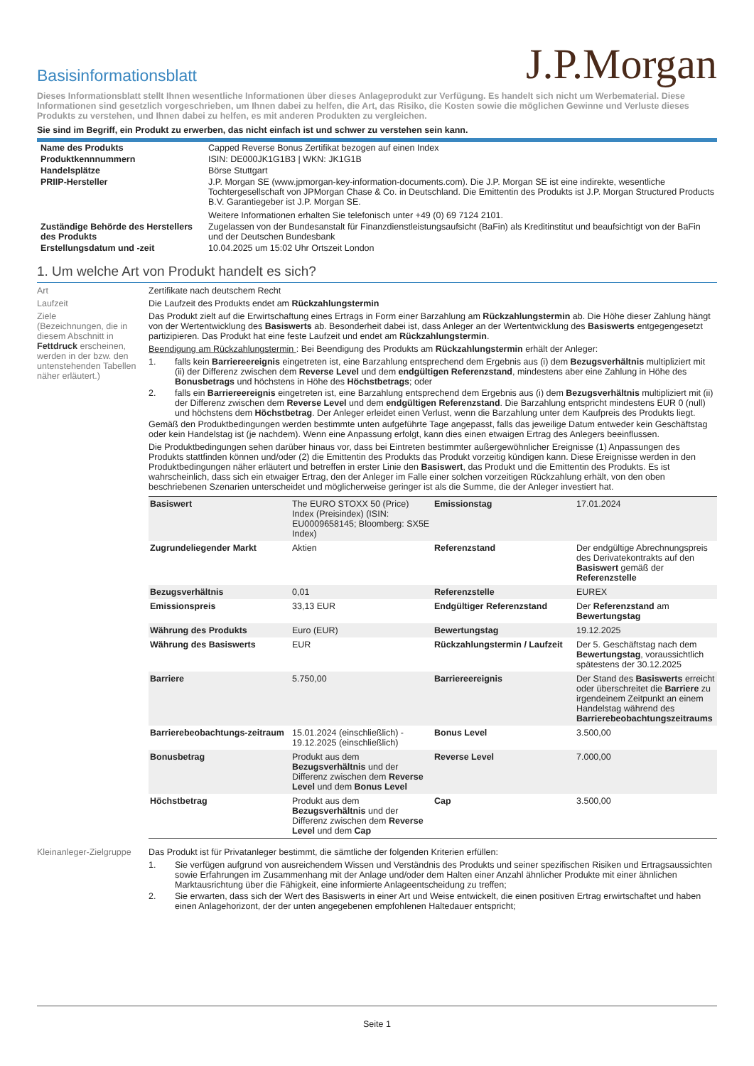Basisinformationsblatt
J.P.Morgan
Dieses Informationsblatt stellt Ihnen wesentliche Informationen über dieses Anlageprodukt zur Verfügung. Es handelt sich nicht um Werbematerial. Diese Informationen sind gesetzlich vorgeschrieben, um Ihnen dabei zu helfen, die Art, das Risiko, die Kosten sowie die möglichen Gewinne und Verluste dieses Produkts zu verstehen, und Ihnen dabei zu helfen, es mit anderen Produkten zu vergleichen.
Sie sind im Begriff, ein Produkt zu erwerben, das nicht einfach ist und schwer zu verstehen sein kann.
| Name des Produkts | Capped Reverse Bonus Zertifikat bezogen auf einen Index |
| Produktkennnummern | ISIN: DE000JK1G1B3 / WKN: JK1G1B |
| Handelsplätze | Börse Stuttgart |
| PRIIP-Hersteller | J.P. Morgan SE (www.jpmorgan-key-information-documents.com). Die J.P. Morgan SE ist eine indirekte, wesentliche Tochtergesellschaft von JPMorgan Chase & Co. in Deutschland. Die Emittentin des Produkts ist J.P. Morgan Structured Products B.V. Garantiegeber ist J.P. Morgan SE. Weitere Informationen erhalten Sie telefonisch unter +49 (0) 69 7124 2101. |
| Zuständige Behörde des Herstellers des Produkts | Zugelassen von der Bundesanstalt für Finanzdienstleistungsaufsicht (BaFin) als Kreditinstitut und beaufsichtigt von der BaFin und der Deutschen Bundesbank |
| Erstellungsdatum und -zeit | 10.04.2025 um 15:02 Uhr Ortszeit London |
1. Um welche Art von Produkt handelt es sich?
Art Zertifikate nach deutschem Recht
Laufzeit Die Laufzeit des Produkts endet am Rückzahlungstermin
Ziele
(Bezeichnungen, die in diesem Abschnitt in Fettdruck erscheinen, werden in der bzw. den untenstehenden Tabellen näher erläutert.)
Das Produkt zielt auf die Erwirtschaftung eines Ertrags in Form einer Barzahlung am Rückzahlungstermin ab. Die Höhe dieser Zahlung hängt von der Wertentwicklung des Basiswerts ab. Besonderheit dabei ist, dass Anleger an der Wertentwicklung des Basiswerts entgegengesetzt partizipieren. Das Produkt hat eine feste Laufzeit und endet am Rückzahlungstermin.
Beendigung am Rückzahlungstermin : Bei Beendigung des Produkts am Rückzahlungstermin erhält der Anleger:
1. falls kein Barriereereignis eingetreten ist, eine Barzahlung entsprechend dem Ergebnis aus (i) dem Bezugsverhältnis multipliziert mit (ii) der Differenz zwischen dem Reverse Level und dem endgültigen Referenzstand, mindestens aber eine Zahlung in Höhe des Bonusbetrags und höchstens in Höhe des Höchstbetrags; oder
2. falls ein Barriereereignis eingetreten ist, eine Barzahlung entsprechend dem Ergebnis aus (i) dem Bezugsverhältnis multipliziert mit (ii) der Differenz zwischen dem Reverse Level und dem endgültigen Referenzstand. Die Barzahlung entspricht mindestens EUR 0 (null) und höchstens dem Höchstbetrag. Der Anleger erleidet einen Verlust, wenn die Barzahlung unter dem Kaufpreis des Produkts liegt.
Gemäß den Produktbedingungen werden bestimmte unten aufgeführte Tage angepasst, falls das jeweilige Datum entweder kein Geschäftstag oder kein Handelstag ist (je nachdem). Wenn eine Anpassung erfolgt, kann dies einen etwaigen Ertrag des Anlegers beeinflussen.
Die Produktbedingungen sehen darüber hinaus vor, dass bei Eintreten bestimmter außergewöhnlicher Ereignisse (1) Anpassungen des Produkts stattfinden können und/oder (2) die Emittentin des Produkts das Produkt vorzeitig kündigen kann. Diese Ereignisse werden in den Produktbedingungen näher erläutert und betreffen in erster Linie den Basiswert, das Produkt und die Emittentin des Produkts. Es ist wahrscheinlich, dass sich ein etwaiger Ertrag, den der Anleger im Falle einer solchen vorzeitigen Rückzahlung erhält, von den oben beschriebenen Szenarien unterscheidet und möglicherweise geringer ist als die Summe, die der Anleger investiert hat.
| Basiswert | The EURO STOXX 50 (Price) Index (Preisindex) (ISIN: EU0009658145; Bloomberg: SX5E Index) | Emissionstag | 17.01.2024 |
| Zugrundeliegender Markt | Aktien | Referenzstand | Der endgültige Abrechnungspreis des Derivatekontrakts auf den Basiswert gemäß der Referenzstelle |
| Bezugsverhältnis | 0,01 | Referenzstelle | EUREX |
| Emissionspreis | 33,13 EUR | Endgültiger Referenzstand | Der Referenzstand am Bewertungstag |
| Währung des Produkts | Euro (EUR) | Bewertungstag | 19.12.2025 |
| Währung des Basiswerts | EUR | Rückzahlungstermin / Laufzeit | Der 5. Geschäftstag nach dem Bewertungstag , voraussichtlich spätestens der 30.12.2025 |
| Barriere | 5.750,00 | Barriereereignis | Der Stand des Basiswerts erreicht oder überschreitet die Barriere zu irgendeinem Zeitpunkt an einem Handelstag während des Barrierebeobachtungszeitraums |
| Barrierebeobachtungs-zeitraum | 15.01.2024 (einschließlich) - 19.12.2025 (einschließlich) | Bonus Level | 3.500,00 |
| Bonusbetrag | Produkt aus dem Bezugsverhältnis und der Differenz zwischen dem Reverse Level und dem Bonus Level | Reverse Level | 7.000,00 |
| Höchstbetrag | Produkt aus dem Bezugsverhältnis und der Differenz zwischen dem Reverse Level und dem Cap | Cap | 3.500,00 |
Kleinanleger-Zielgruppe
Das Produkt ist für Privatanleger bestimmt, die sämtliche der folgenden Kriterien erfüllen:
1. Sie verfügen aufgrund von ausreichendem Wissen und Verständnis des Produkts und seiner spezifischen Risiken und Ertragsaussichten sowie Erfahrungen im Zusammenhang mit der Anlage und/oder dem Halten einer Anzahl ähnlicher Produkte mit einer ähnlichen Marktausrichtung über die Fähigkeit, eine informierte Anlageentscheidung zu treffen;
2. Sie erwarten, dass sich der Wert des Basiswerts in einer Art und Weise entwickelt, die einen positiven Ertrag erwirtschaftet und haben einen Anlagehorizont, der der unten angegebenen empfohlenen Haltedauer entspricht;
Seite 1